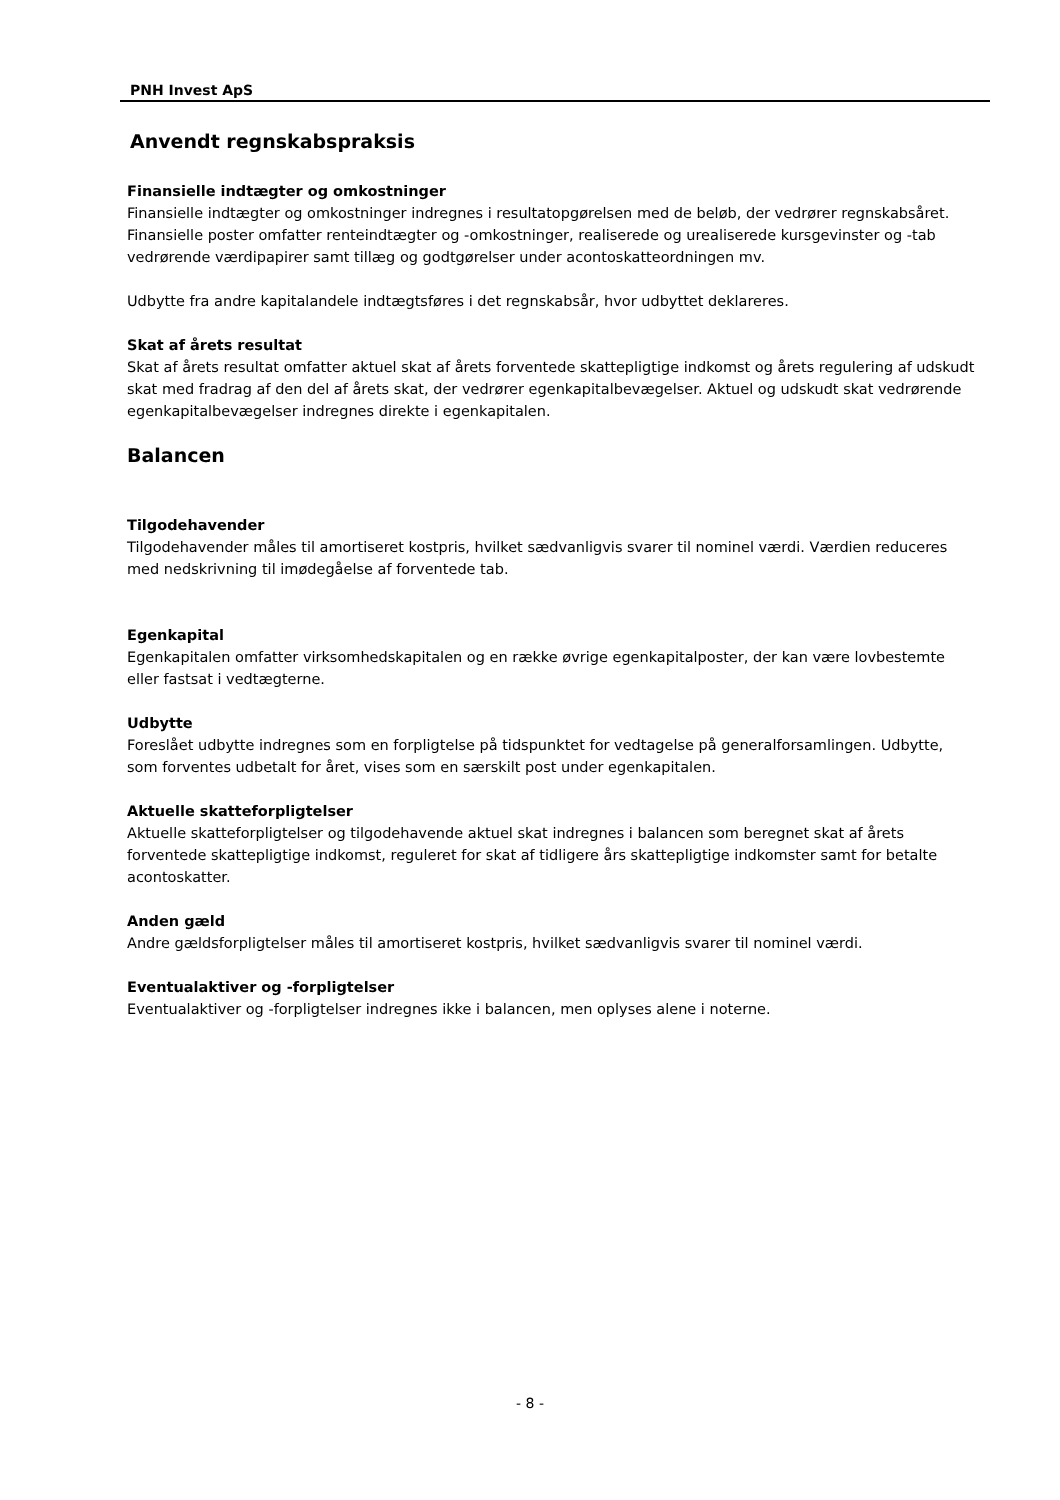PNH Invest ApS
Anvendt regnskabspraksis
Finansielle indtægter og omkostninger
Finansielle indtægter og omkostninger indregnes i resultatopgørelsen med de beløb, der vedrører regnskabsåret. Finansielle poster omfatter renteindtægter og -omkostninger, realiserede og urealiserede kursgevinster og -tab vedrørende værdipapirer samt tillæg og godtgørelser under acontoskatteordningen mv.
Udbytte fra andre kapitalandele indtægtsføres i det regnskabsår, hvor udbyttet deklareres.
Skat af årets resultat
Skat af årets resultat omfatter aktuel skat af årets forventede skattepligtige indkomst og årets regulering af udskudt skat med fradrag af den del af årets skat, der vedrører egenkapitalbevægelser. Aktuel og udskudt skat vedrørende egenkapitalbevægelser indregnes direkte i egenkapitalen.
Balancen
Tilgodehavender
Tilgodehavender måles til amortiseret kostpris, hvilket sædvanligvis svarer til nominel værdi. Værdien reduceres med nedskrivning til imødegåelse af forventede tab.
Egenkapital
Egenkapitalen omfatter virksomhedskapitalen og en række øvrige egenkapitalposter, der kan være lovbestemte eller fastsat i vedtægterne.
Udbytte
Foreslået udbytte indregnes som en forpligtelse på tidspunktet for vedtagelse på generalforsamlingen. Udbytte, som forventes udbetalt for året, vises som en særskilt post under egenkapitalen.
Aktuelle skatteforpligtelser
Aktuelle skatteforpligtelser og tilgodehavende aktuel skat indregnes i balancen som beregnet skat af årets forventede skattepligtige indkomst, reguleret for skat af tidligere års skattepligtige indkomster samt for betalte acontoskatter.
Anden gæld
Andre gældsforpligtelser måles til amortiseret kostpris, hvilket sædvanligvis svarer til nominel værdi.
Eventualaktiver og -forpligtelser
Eventualaktiver og -forpligtelser indregnes ikke i balancen, men oplyses alene i noterne.
- 8 -